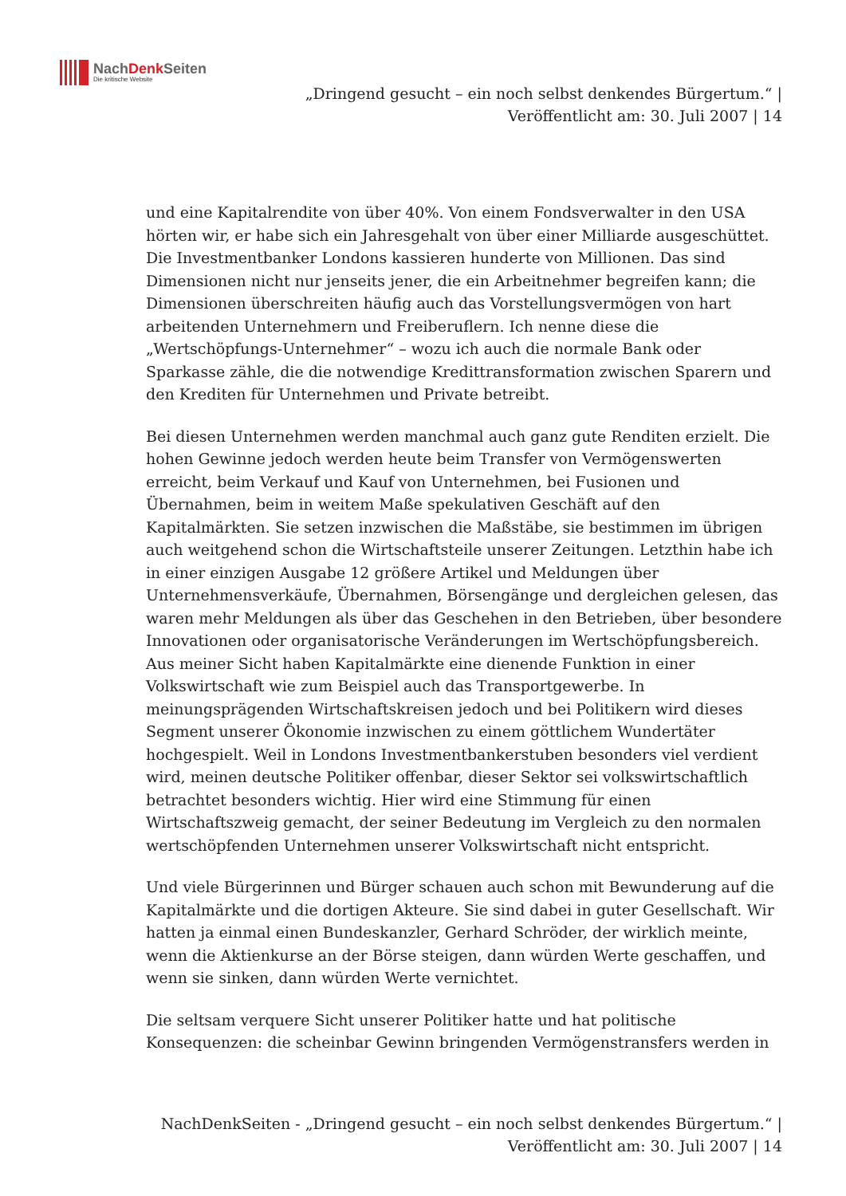NachDenk Seiten
Die kritische Website
„Dringend gesucht – ein noch selbst denkendes Bürgertum.“ |
Veröffentlicht am: 30. Juli 2007 | 14
und eine Kapitalrendite von über 40%. Von einem Fondsverwalter in den USA hörten wir, er habe sich ein Jahresgehalt von über einer Milliarde ausgeschüttet. Die Investmentbanker Londons kassieren hunderte von Millionen. Das sind Dimensionen nicht nur jenseits jener, die ein Arbeitnehmer begreifen kann; die Dimensionen überschreiten häufig auch das Vorstellungsvermögen von hart arbeitenden Unternehmern und Freiberuflern. Ich nenne diese die „Wertschöpfungs-Unternehmer“ – wozu ich auch die normale Bank oder Sparkasse zähle, die die notwendige Kredittransformation zwischen Sparern und den Krediten für Unternehmen und Private betreibt.
Bei diesen Unternehmen werden manchmal auch ganz gute Renditen erzielt. Die hohen Gewinne jedoch werden heute beim Transfer von Vermögenswerten erreicht, beim Verkauf und Kauf von Unternehmen, bei Fusionen und Übernahmen, beim in weitem Maße spekulativen Geschäft auf den Kapitalmärkten. Sie setzen inzwischen die Maßstäbe, sie bestimmen im übrigen auch weitgehend schon die Wirtschaftsteile unserer Zeitungen. Letzthin habe ich in einer einzigen Ausgabe 12 größere Artikel und Meldungen über Unternehmensverkäufe, Übernahmen, Börsengänge und dergleichen gelesen, das waren mehr Meldungen als über das Geschehen in den Betrieben, über besondere Innovationen oder organisatorische Veränderungen im Wertschöpfungsbereich.
Aus meiner Sicht haben Kapitalmärkte eine dienende Funktion in einer Volkswirtschaft wie zum Beispiel auch das Transportgewerbe. In meinungsprägenden Wirtschaftskreisen jedoch und bei Politikern wird dieses Segment unserer Ökonomie inzwischen zu einem göttlichem Wundertäter hochgespielt. Weil in Londons Investmentbankerstuben besonders viel verdient wird, meinen deutsche Politiker offenbar, dieser Sektor sei volkswirtschaftlich betrachtet besonders wichtig. Hier wird eine Stimmung für einen Wirtschaftszweig gemacht, der seiner Bedeutung im Vergleich zu den normalen wertschöpfenden Unternehmen unserer Volkswirtschaft nicht entspricht.
Und viele Bürgerinnen und Bürger schauen auch schon mit Bewunderung auf die Kapitalmärkte und die dortigen Akteure. Sie sind dabei in guter Gesellschaft. Wir hatten ja einmal einen Bundeskanzler, Gerhard Schröder, der wirklich meinte, wenn die Aktienkurse an der Börse steigen, dann würden Werte geschaffen, und wenn sie sinken, dann würden Werte vernichtet.
Die seltsam verquere Sicht unserer Politiker hatte und hat politische Konsequenzen: die scheinbar Gewinn bringenden Vermögenstransfers werden in
NachDenkSeiten - „Dringend gesucht – ein noch selbst denkendes Bürgertum.“ |
Veröffentlicht am: 30. Juli 2007 | 14